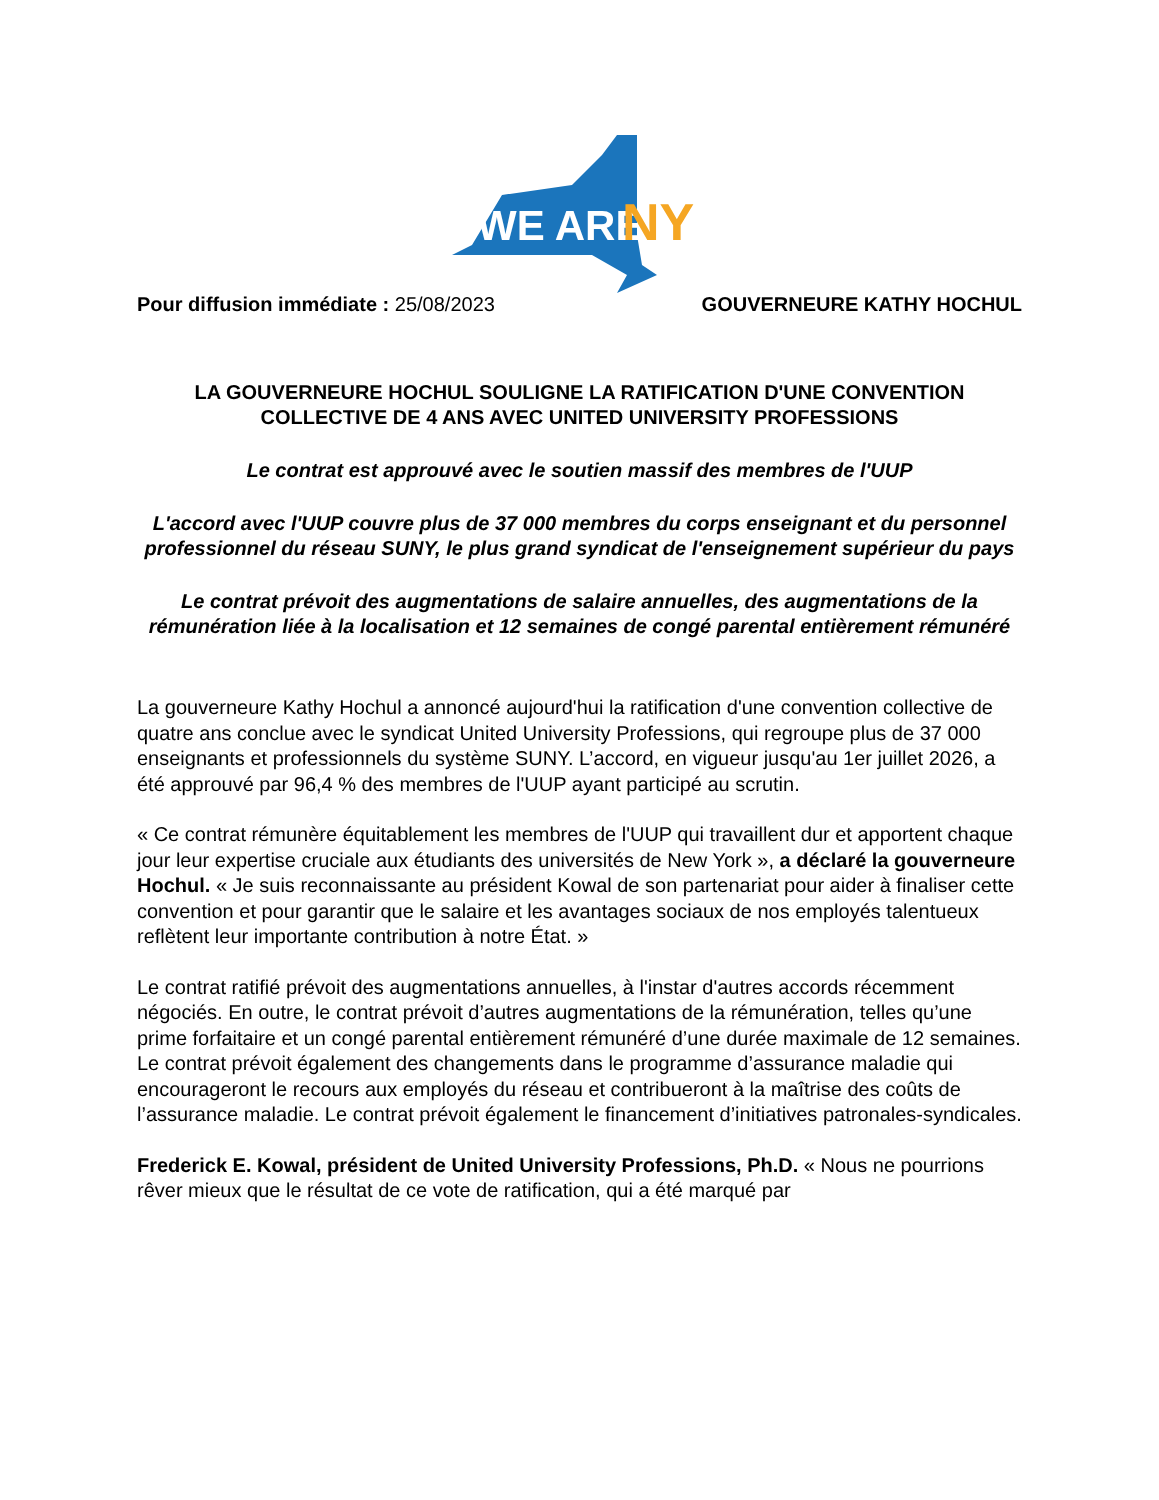WE ARE
NY
Pour diffusion immédiate : 25/08/2023 GOUVERNEURE KATHY HOCHUL
LA GOUVERNEURE HOCHUL SOULIGNE LA RATIFICATION D'UNE CONVENTION COLLECTIVE DE 4 ANS AVEC UNITED UNIVERSITY PROFESSIONS
Le contrat est approuvé avec le soutien massif des membres de l'UUP
L'accord avec l'UUP couvre plus de 37 000 membres du corps enseignant et du personnel professionnel du réseau SUNY, le plus grand syndicat de l'enseignement supérieur du pays
Le contrat prévoit des augmentations de salaire annuelles, des augmentations de la rémunération liée à la localisation et 12 semaines de congé parental entièrement rémunéré
La gouverneure Kathy Hochul a annoncé aujourd'hui la ratification d'une convention collective de quatre ans conclue avec le syndicat United University Professions, qui regroupe plus de 37 000 enseignants et professionnels du système SUNY. L’accord, en vigueur jusqu'au 1er juillet 2026, a été approuvé par 96,4 % des membres de l'UUP ayant participé au scrutin.
« Ce contrat rémunère équitablement les membres de l'UUP qui travaillent dur et apportent chaque jour leur expertise cruciale aux étudiants des universités de New York », a déclaré la gouverneure Hochul. « Je suis reconnaissante au président Kowal de son partenariat pour aider à finaliser cette convention et pour garantir que le salaire et les avantages sociaux de nos employés talentueux reflètent leur importante contribution à notre État. »
Le contrat ratifié prévoit des augmentations annuelles, à l'instar d'autres accords récemment négociés. En outre, le contrat prévoit d’autres augmentations de la rémunération, telles qu’une prime forfaitaire et un congé parental entièrement rémunéré d’une durée maximale de 12 semaines. Le contrat prévoit également des changements dans le programme d’assurance maladie qui encourageront le recours aux employés du réseau et contribueront à la maîtrise des coûts de l’assurance maladie. Le contrat prévoit également le financement d’initiatives patronales-syndicales.
Frederick E. Kowal, président de United University Professions, Ph.D. « Nous ne pourrions rêver mieux que le résultat de ce vote de ratification, qui a été marqué par